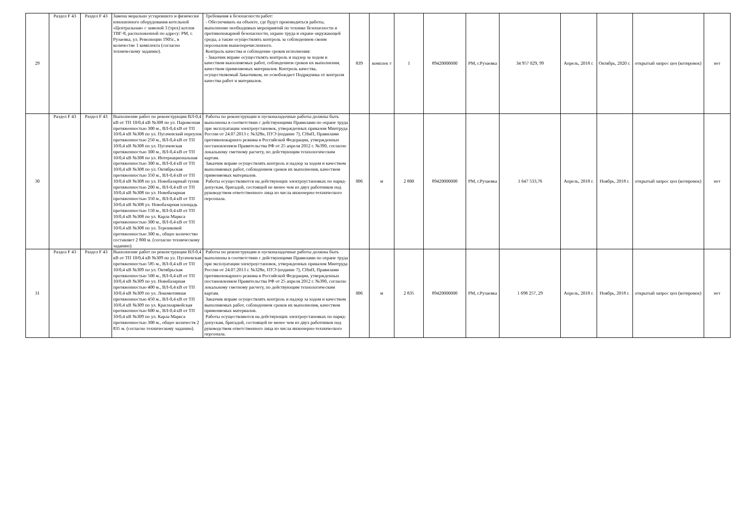| 29 | Раздел F 43 | Раздел F 43 | Замена морально устаревшего и физически изношенного оборудования котельной «Центральная» с заменой 3 (трех) котлов ТВГ-8, расположенной по адресу: РМ, г. Рузаевка, ул. Революции 1905г., в количестве 1 комплекта (согласно техническому заданию). | Требования к безопасности работ: - Обеспечивать на объекте, где будут производиться работы, выполнение необходимых мероприятий по технике безопасности и противопожарной безопасности, охране труда и охране окружающей среды, а также осуществлять контроль за соблюдением своим персоналом вышеперечисленного. Контроль качества и соблюдение сроков исполнения: - Заказчик вправе осуществлять контроль и надзор за ходом и качеством выполняемых работ, соблюдением сроков их выполнения, качеством применяемых материалов. Контроль качества, осуществляемый Заказчиком, не освобождает Подрядчика от контроля качества работ и материалов. | 839 | комплек т | 1 | 89420000000 | РМ, г.Рузаевка | 34 957 029, 99 | Апрель, 2018 г. | Октябрь, 2020 г. | открытый запрос цен (котировок) | нет |
| 30 | Раздел F 43 | Раздел F 43 | Выполнение работ по реконструкции ВЛ-0,4 кВ от ТП 10/0,4 кВ №308 по ул. Паровозная протяженностью 300 м., ВЛ-0,4 кВ от ТП 10/0,4 кВ №308 по ул. Пугачевский переулок протяженностью 250 м., ВЛ-0,4 кВ от ТП 10/0,4 кВ №308 по ул. Пугачевская протяженностью 300 м., ВЛ-0,4 кВ от ТП 10/0,4 кВ №308 по ул. Интернациональная протяженностью 300 м., ВЛ-0,4 кВ от ТП 10/0,4 кВ №308 по ул. Октябрьская протяженностью 350 м., ВЛ-0,4 кВ от ТП 10/0,4 кВ №308 по ул. Новобазарный тупик протяженностью 200 м., ВЛ-0,4 кВ от ТП 10/0,4 кВ №308 по ул. Новобазарная протяженностью 350 м., ВЛ-0,4 кВ от ТП 10/0,4 кВ №308 ул. Новобазарная площадь протяженностью 150 м., ВЛ-0,4 кВ от ТП 10/0,4 кВ №308 по ул. Карла Маркса протяженностью 300 м., ВЛ-0,4 кВ от ТП 10/0,4 кВ №308 по ул. Терешковой протяженностью 300 м., общее количество составляет 2 800 м. (согласно техническому заданию). | Работы по реконструкции и пусконаладочные работы должны быть выполнены в соответствии с действующими Правилами по охране труда при эксплуатации электроустановок, утвержденных приказом Минтруда России от 24.07.2013 г. №328н, ПУЭ (издание 7), СНиП, Правилами противопожарного режима в Российской Федерации, утвержденных постановлением Правительства РФ от 25 апреля 2012 г. №390, согласно локальному сметному расчету, по действующим технологическим картам. Заказчик вправе осуществлять контроль и надзор за ходом и качеством выполняемых работ, соблюдением сроков их выполнения, качеством применяемых материалов. Работы осуществляются на действующих электроустановках по наряд-допускам, бригадой, состоящей не менее чем из двух работников под руководством ответственного лица из числа инженерно-технического персонала. | 006 | м | 2 800 | 89420000000 | РМ, г.Рузаевка | 1 647 533,76 | Апрель, 2018 г. | Ноябрь, 2018 г. | открытый запрос цен (котировок) | нет |
| 31 | Раздел F 43 | Раздел F 43 | Выполнение работ по реконструкции ВЛ-0,4 кВ от ТП 10/0,4 кВ №309 по ул. Пугачевская протяженностью 585 м., ВЛ-0,4 кВ от ТП 10/0,4 кВ №309 по ул. Октябрьская протяженностью 500 м., ВЛ-0,4 кВ от ТП 10/0,4 кВ №309 по ул. Новобазарная протяженностью 400 м., ВЛ-0,4 кВ от ТП 10/0,4 кВ №309 по ул. Локомотивная протяженностью 450 м., ВЛ-0,4 кВ от ТП 10/0,4 кВ №309 по ул. Красноармейская протяженностью 600 м., ВЛ-0,4 кВ от ТП 10/0,4 кВ №309 по ул. Карла Маркса протяженностью 300 м., общее количеств 2 835 м. (согласно техническому заданию). | Работы по реконструкции и пусконаладочные работы должны быть выполнены в соответствии с действующими Правилами по охране труда при эксплуатации электроустановок, утвержденных приказом Минтруда России от 24.07.2013 г. №328н, ПУЭ (издание 7), СНиП, Правилами противопожарного режима в Российской Федерации, утвержденных постановлением Правительства РФ от 25 апреля 2012 г. №390, согласно локальному сметному расчету, по действующим технологическим картам. Заказчик вправе осуществлять контроль и надзор за ходом и качеством выполняемых работ, соблюдением сроков их выполнения, качеством применяемых материалов. Работы осуществляются на действующих электроустановках по наряд-допускам, бригадой, состоящей не менее чем из двух работников под руководством ответственного лица из числа инженерно-технического персонала. | 006 | м | 2 835 | 89420000000 | РМ, г.Рузаевка | 1 698 257, 29 | Апрель, 2018 г. | Ноябрь, 2018 г. | открытый запрос цен (котировок) | нет |